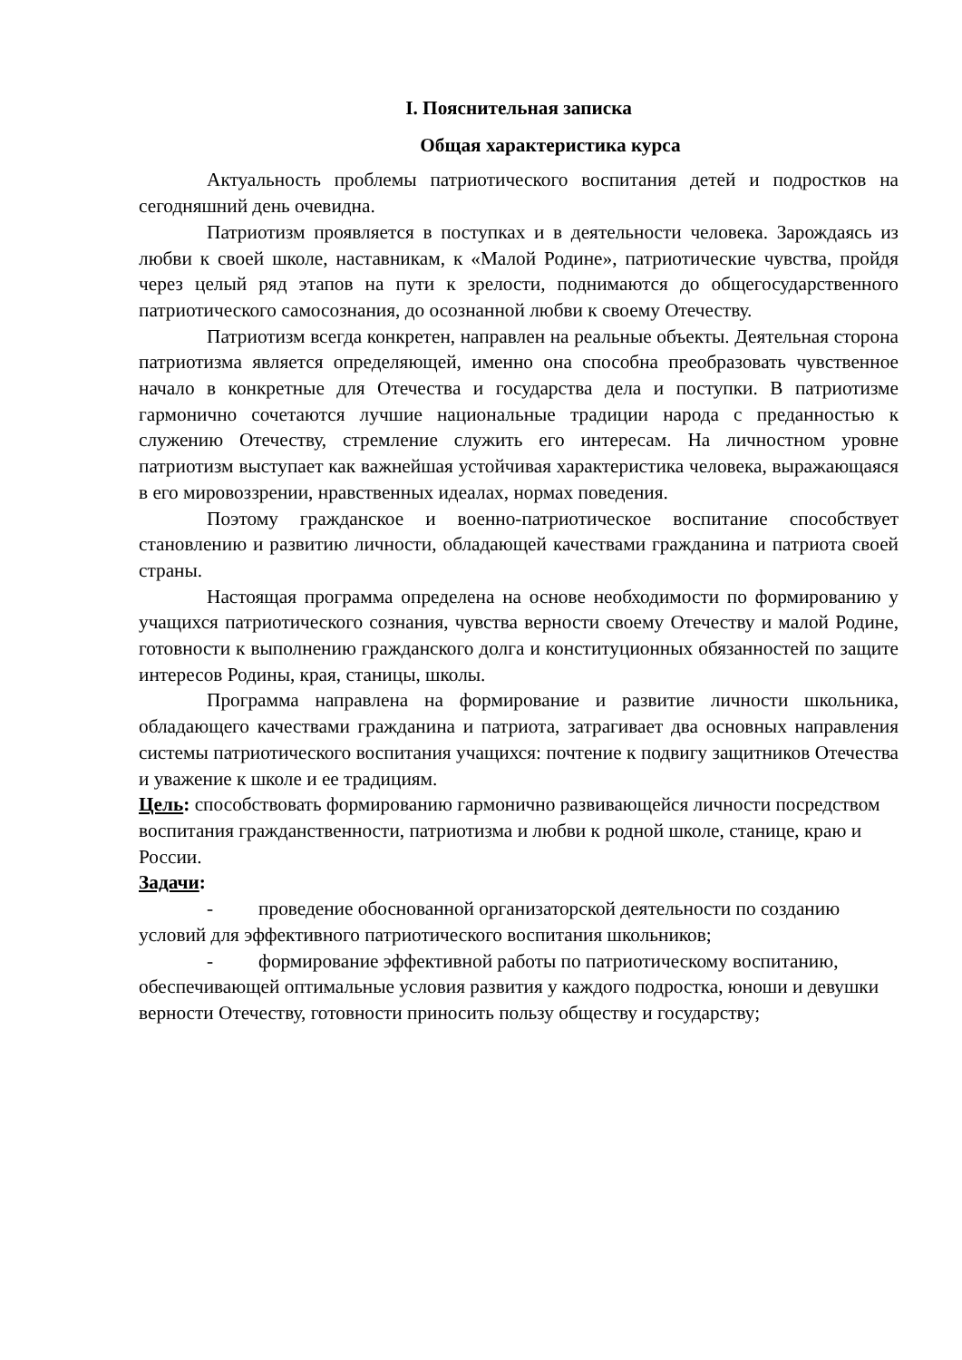I. Пояснительная записка
Общая характеристика курса
Актуальность проблемы патриотического воспитания детей и подростков на сегодняшний день очевидна.
Патриотизм проявляется в поступках и в деятельности человека. Зарождаясь из любви к своей школе, наставникам, к «Малой Родине», патриотические чувства, пройдя через целый ряд этапов на пути к зрелости, поднимаются до общегосударственного патриотического самосознания, до осознанной любви к своему Отечеству.
Патриотизм всегда конкретен, направлен на реальные объекты. Деятельная сторона патриотизма является определяющей, именно она способна преобразовать чувственное начало в конкретные для Отечества и государства дела и поступки. В патриотизме гармонично сочетаются лучшие национальные традиции народа с преданностью к служению Отечеству, стремление служить его интересам. На личностном уровне патриотизм выступает как важнейшая устойчивая характеристика человека, выражающаяся в его мировоззрении, нравственных идеалах, нормах поведения.
Поэтому гражданское и военно-патриотическое воспитание способствует становлению и развитию личности, обладающей качествами гражданина и патриота своей страны.
Настоящая программа определена на основе необходимости по формированию у учащихся патриотического сознания, чувства верности своему Отечеству и малой Родине, готовности к выполнению гражданского долга и конституционных обязанностей по защите интересов Родины, края, станицы, школы.
Программа направлена на формирование и развитие личности школьника, обладающего качествами гражданина и патриота, затрагивает два основных направления системы патриотического воспитания учащихся: почтение к подвигу защитников Отечества и уважение к школе и ее традициям.
Цель: способствовать формированию гармонично развивающейся личности посредством воспитания гражданственности, патриотизма и любви к родной школе, станице, краю и России.
Задачи:
- проведение обоснованной организаторской деятельности по созданию условий для эффективного патриотического воспитания школьников;
- формирование эффективной работы по патриотическому воспитанию, обеспечивающей оптимальные условия развития у каждого подростка, юноши и девушки верности Отечеству, готовности приносить пользу обществу и государству;